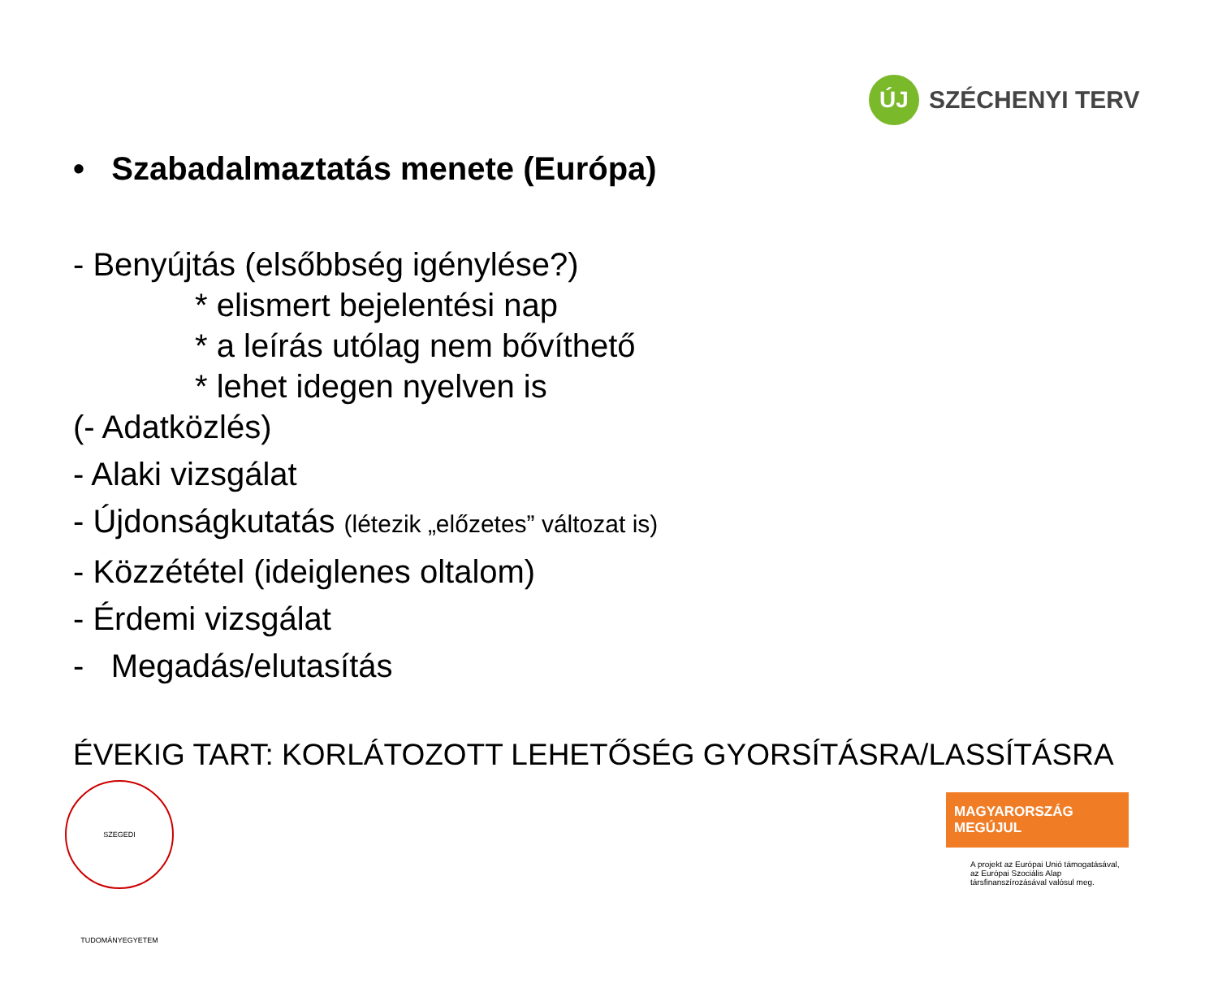ÚJ
SZÉCHENYI TERV
• Szabadalmaztatás menete (Európa)
- Benyújtás (elsőbbség igénylése?)
* elismert bejelentési nap
* a leírás utólag nem bővíthető
* lehet idegen nyelven is
(- Adatközlés)
- Alaki vizsgálat
- Újdonságkutatás (létezik „előzetes” változat is)
- Közzététel (ideiglenes oltalom)
- Érdemi vizsgálat
- Megadás/elutasítás
ÉVEKIG TART: KORLÁTOZOTT LEHETŐSÉG GYORSÍTÁSRA/LASSÍTÁSRA
SZEGEDI TUDOMÁNYEGYETEM
MAGYARORSZÁG MEGÚJUL
A projekt az Európai Unió támogatásával,
az Európai Szociális Alap
társfinanszírozásával valósul meg.